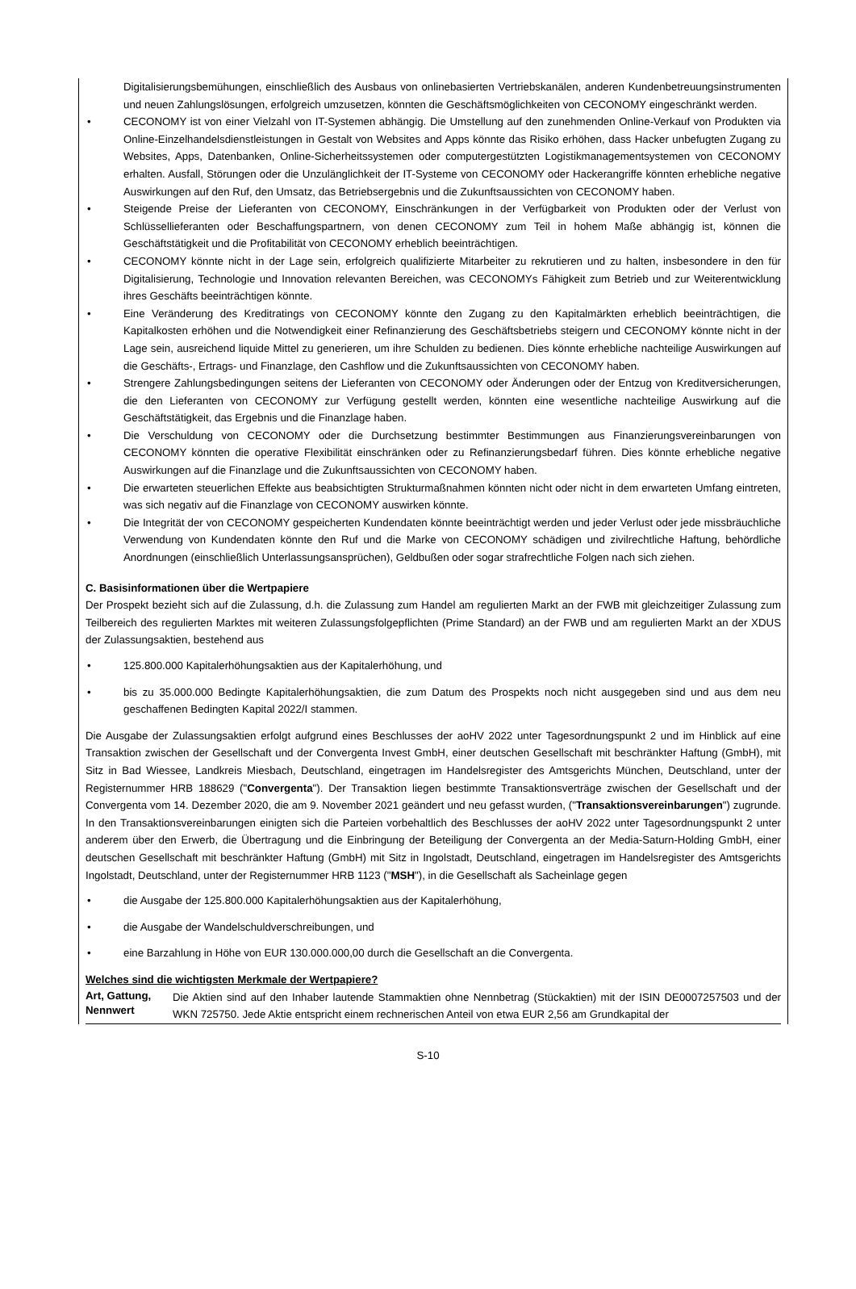Digitalisierungsbemühungen, einschließlich des Ausbaus von onlinebasierten Vertriebskanälen, anderen Kundenbetreuungsinstrumenten und neuen Zahlungslösungen, erfolgreich umzusetzen, könnten die Geschäftsmöglichkeiten von CECONOMY eingeschränkt werden.
• CECONOMY ist von einer Vielzahl von IT-Systemen abhängig. Die Umstellung auf den zunehmenden Online-Verkauf von Produkten via Online-Einzelhandelsdienstleistungen in Gestalt von Websites and Apps könnte das Risiko erhöhen, dass Hacker unbefugten Zugang zu Websites, Apps, Datenbanken, Online-Sicherheitssystemen oder computergestützten Logistikmanagementsystemen von CECONOMY erhalten. Ausfall, Störungen oder die Unzulänglichkeit der IT-Systeme von CECONOMY oder Hackerangriffe könnten erhebliche negative Auswirkungen auf den Ruf, den Umsatz, das Betriebsergebnis und die Zukunftsaussichten von CECONOMY haben.
• Steigende Preise der Lieferanten von CECONOMY, Einschränkungen in der Verfügbarkeit von Produkten oder der Verlust von Schlüssellieferanten oder Beschaffungspartnern, von denen CECONOMY zum Teil in hohem Maße abhängig ist, können die Geschäftstätigkeit und die Profitabilität von CECONOMY erheblich beeinträchtigen.
• CECONOMY könnte nicht in der Lage sein, erfolgreich qualifizierte Mitarbeiter zu rekrutieren und zu halten, insbesondere in den für Digitalisierung, Technologie und Innovation relevanten Bereichen, was CECONOMYs Fähigkeit zum Betrieb und zur Weiterentwicklung ihres Geschäfts beeinträchtigen könnte.
• Eine Veränderung des Kreditratings von CECONOMY könnte den Zugang zu den Kapitalmärkten erheblich beeinträchtigen, die Kapitalkosten erhöhen und die Notwendigkeit einer Refinanzierung des Geschäftsbetriebs steigern und CECONOMY könnte nicht in der Lage sein, ausreichend liquide Mittel zu generieren, um ihre Schulden zu bedienen. Dies könnte erhebliche nachteilige Auswirkungen auf die Geschäfts-, Ertrags- und Finanzlage, den Cashflow und die Zukunftsaussichten von CECONOMY haben.
• Strengere Zahlungsbedingungen seitens der Lieferanten von CECONOMY oder Änderungen oder der Entzug von Kreditversicherungen, die den Lieferanten von CECONOMY zur Verfügung gestellt werden, könnten eine wesentliche nachteilige Auswirkung auf die Geschäftstätigkeit, das Ergebnis und die Finanzlage haben.
• Die Verschuldung von CECONOMY oder die Durchsetzung bestimmter Bestimmungen aus Finanzierungsvereinbarungen von CECONOMY könnten die operative Flexibilität einschränken oder zu Refinanzierungsbedarf führen. Dies könnte erhebliche negative Auswirkungen auf die Finanzlage und die Zukunftsaussichten von CECONOMY haben.
• Die erwarteten steuerlichen Effekte aus beabsichtigten Strukturmaßnahmen könnten nicht oder nicht in dem erwarteten Umfang eintreten, was sich negativ auf die Finanzlage von CECONOMY auswirken könnte.
• Die Integrität der von CECONOMY gespeicherten Kundendaten könnte beeinträchtigt werden und jeder Verlust oder jede missbräuchliche Verwendung von Kundendaten könnte den Ruf und die Marke von CECONOMY schädigen und zivilrechtliche Haftung, behördliche Anordnungen (einschließlich Unterlassungsansprüchen), Geldbußen oder sogar strafrechtliche Folgen nach sich ziehen.
C. Basisinformationen über die Wertpapiere
Der Prospekt bezieht sich auf die Zulassung, d.h. die Zulassung zum Handel am regulierten Markt an der FWB mit gleichzeitiger Zulassung zum Teilbereich des regulierten Marktes mit weiteren Zulassungsfolgepflichten (Prime Standard) an der FWB und am regulierten Markt an der XDUS der Zulassungsaktien, bestehend aus
• 125.800.000 Kapitalerhöhungsaktien aus der Kapitalerhöhung, und
• bis zu 35.000.000 Bedingte Kapitalerhöhungsaktien, die zum Datum des Prospekts noch nicht ausgegeben sind und aus dem neu geschaffenen Bedingten Kapital 2022/I stammen.
Die Ausgabe der Zulassungsaktien erfolgt aufgrund eines Beschlusses der aoHV 2022 unter Tagesordnungspunkt 2 und im Hinblick auf eine Transaktion zwischen der Gesellschaft und der Convergenta Invest GmbH, einer deutschen Gesellschaft mit beschränkter Haftung (GmbH), mit Sitz in Bad Wiessee, Landkreis Miesbach, Deutschland, eingetragen im Handelsregister des Amtsgerichts München, Deutschland, unter der Registernummer HRB 188629 ("Convergenta"). Der Transaktion liegen bestimmte Transaktionsverträge zwischen der Gesellschaft und der Convergenta vom 14. Dezember 2020, die am 9. November 2021 geändert und neu gefasst wurden, ("Transaktionsvereinbarungen") zugrunde. In den Transaktionsvereinbarungen einigten sich die Parteien vorbehaltlich des Beschlusses der aoHV 2022 unter Tagesordnungspunkt 2 unter anderem über den Erwerb, die Übertragung und die Einbringung der Beteiligung der Convergenta an der Media-Saturn-Holding GmbH, einer deutschen Gesellschaft mit beschränkter Haftung (GmbH) mit Sitz in Ingolstadt, Deutschland, eingetragen im Handelsregister des Amtsgerichts Ingolstadt, Deutschland, unter der Registernummer HRB 1123 ("MSH"), in die Gesellschaft als Sacheinlage gegen
• die Ausgabe der 125.800.000 Kapitalerhöhungsaktien aus der Kapitalerhöhung,
• die Ausgabe der Wandelschuldverschreibungen, und
• eine Barzahlung in Höhe von EUR 130.000.000,00 durch die Gesellschaft an die Convergenta.
Welches sind die wichtigsten Merkmale der Wertpapiere?
Art, Gattung, Nennwert
Die Aktien sind auf den Inhaber lautende Stammaktien ohne Nennbetrag (Stückaktien) mit der ISIN DE0007257503 und der WKN 725750. Jede Aktie entspricht einem rechnerischen Anteil von etwa EUR 2,56 am Grundkapital der
S-10